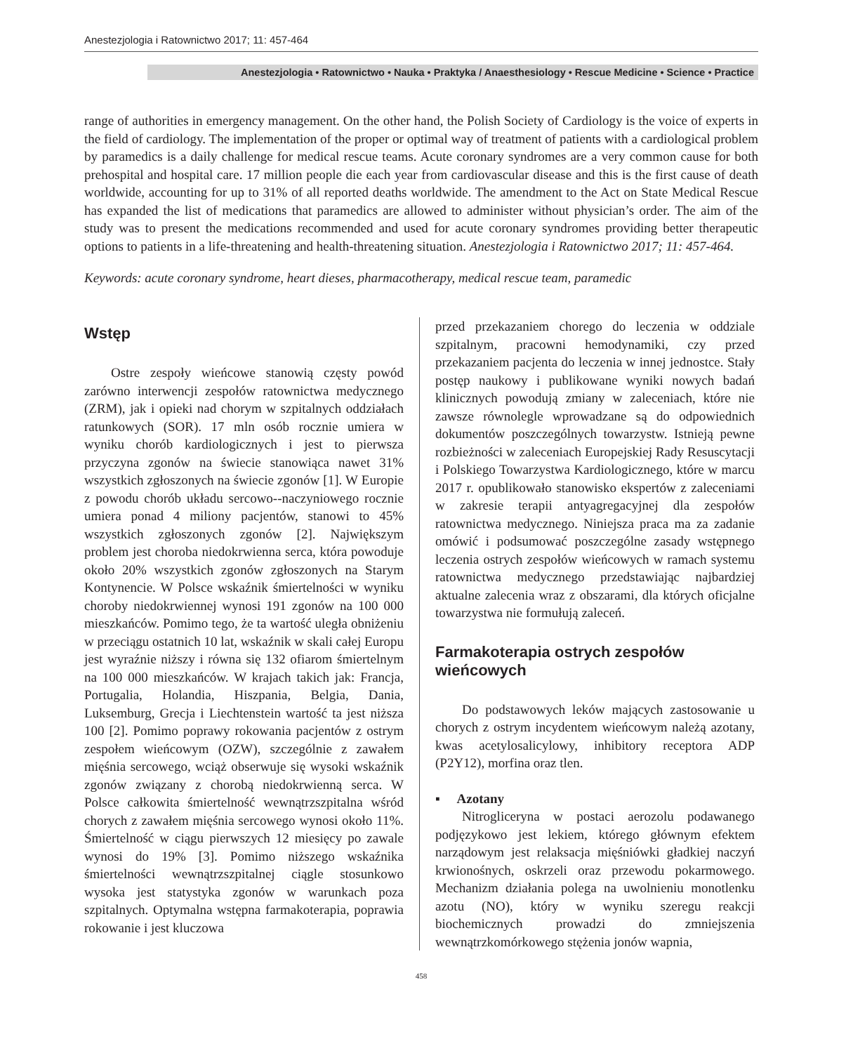Anestezjologia i Ratownictwo 2017; 11: 457-464
Anestezjologia • Ratownictwo • Nauka • Praktyka / Anaesthesiology • Rescue Medicine • Science • Practice
range of authorities in emergency management. On the other hand, the Polish Society of Cardiology is the voice of experts in the field of cardiology. The implementation of the proper or optimal way of treatment of patients with a cardiological problem by paramedics is a daily challenge for medical rescue teams. Acute coronary syndromes are a very common cause for both prehospital and hospital care. 17 million people die each year from cardiovascular disease and this is the first cause of death worldwide, accounting for up to 31% of all reported deaths worldwide. The amendment to the Act on State Medical Rescue has expanded the list of medications that paramedics are allowed to administer without physician’s order. The aim of the study was to present the medications recommended and used for acute coronary syndromes providing better therapeutic options to patients in a life-threatening and health-threatening situation. Anestezjologia i Ratownictwo 2017; 11: 457-464.
Keywords: acute coronary syndrome, heart dieses, pharmacotherapy, medical rescue team, paramedic
Wstęp
Ostre zespoły wieńcowe stanowią częsty powód zarówno interwencji zespołów ratownictwa medycznego (ZRM), jak i opieki nad chorym w szpitalnych oddziałach ratunkowych (SOR). 17 mln osób rocznie umiera w wyniku chorób kardiologicznych i jest to pierwsza przyczyna zgonów na świecie stanowiąca nawet 31% wszystkich zgłoszonych na świecie zgonów [1]. W Europie z powodu chorób układu sercowo--naczyniowego rocznie umiera ponad 4 miliony pacjentów, stanowi to 45% wszystkich zgłoszonych zgonów [2]. Największym problem jest choroba niedokrwienna serca, która powoduje około 20% wszystkich zgonów zgłoszonych na Starym Kontynencie. W Polsce wskaźnik śmiertelności w wyniku choroby niedokrwiennej wynosi 191 zgonów na 100 000 mieszkańców. Pomimo tego, że ta wartość uległa obniżeniu w przeciągu ostatnich 10 lat, wskaźnik w skali całej Europu jest wyraźnie niższy i równa się 132 ofiarom śmiertelnym na 100 000 mieszkańców. W krajach takich jak: Francja, Portugalia, Holandia, Hiszpania, Belgia, Dania, Luksemburg, Grecja i Liechtenstein wartość ta jest niższa 100 [2]. Pomimo poprawy rokowania pacjentów z ostrym zespołem wieńcowym (OZW), szczególnie z zawałem mięśnia sercowego, wciąż obserwuje się wysoki wskaźnik zgonów związany z chorobą niedokrwienną serca. W Polsce całkowita śmiertelność wewnątrzszpitalna wśród chorych z zawałem mięśnia sercowego wynosi około 11%. Śmiertelność w ciągu pierwszych 12 miesięcy po zawale wynosi do 19% [3]. Pomimo niższego wskaźnika śmiertelności wewnątrzszpitalnej ciągle stosunkowo wysoka jest statystyka zgonów w warunkach poza szpitalnych. Optymalna wstępna farmakoterapia, poprawia rokowanie i jest kluczowa
przed przekazaniem chorego do leczenia w oddziale szpitalnym, pracowni hemodynamiki, czy przed przekazaniem pacjenta do leczenia w innej jednostce. Stały postęp naukowy i publikowane wyniki nowych badań klinicznych powodują zmiany w zaleceniach, które nie zawsze równolegle wprowadzane są do odpowiednich dokumentów poszczególnych towarzystw. Istnieją pewne rozbieżności w zaleceniach Europejskiej Rady Resuscytacji i Polskiego Towarzystwa Kardiologicznego, które w marcu 2017 r. opublikowało stanowisko ekspertów z zaleceniami w zakresie terapii antyagregacyjnej dla zespołów ratownictwa medycznego. Niniejsza praca ma za zadanie omówić i podsumować poszczególne zasady wstępnego leczenia ostrych zespołów wieńcowych w ramach systemu ratownictwa medycznego przedstawiając najbardziej aktualne zalecenia wraz z obszarami, dla których oficjalne towarzystwa nie formułują zaleceń.
Farmakoterapia ostrych zespołów wieńcowych
Do podstawowych leków mających zastosowanie u chorych z ostrym incydentem wieńcowym należą azotany, kwas acetylosalicylowy, inhibitory receptora ADP (P2Y12), morfina oraz tlen.
▪ Azotany
Nitrogliceryna w postaci aerozolu podawanego podjęzykowo jest lekiem, którego głównym efektem narządowym jest relaksacja mięśniówki gładkiej naczyń krwionośnych, oskrzeli oraz przewodu pokarmowego. Mechanizm działania polega na uwolnieniu monotlenku azotu (NO), który w wyniku szeregu reakcji biochemicznych prowadzi do zmniejszenia wewnątrzkomórkowego stężenia jonów wapnia,
458